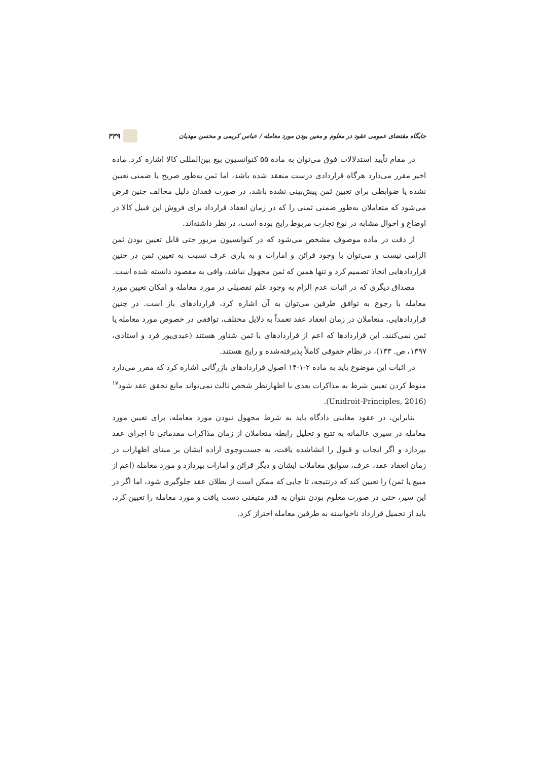جایگاه مقتضای عمومی عقود در معلوم و معین بودن مورد معامله / عباس کریمی و محسن مهدیان ۳۳۹
در مقام تأیید استدلالات فوق می‌توان به ماده ۵۵ کنوانسیون بیع بین‌المللی کالا اشاره کرد. ماده اخیر مقرر می‌دارد هرگاه قراردادی درست منعقد شده باشد، اما ثمن به‌طور صریح یا ضمنی تعیین نشده یا ضوابطی برای تعیین ثمن پیش‌بینی نشده باشد، در صورت فقدان دلیل مخالف چنین فرض می‌شود که متعاملان به‌طور ضمنی ثمنی را که در زمان انعقاد قرارداد برای فروش این قبیل کالا در اوضاع و احوال مشابه در نوع تجارت مربوط رایج بوده است، در نظر داشته‌اند.
از دقت در ماده موصوف مشخص می‌شود که در کنوانسیون مزبور حتی قابل تعیین بودن ثمن الزامی نیست و می‌توان با وجود قرائن و امارات و به یاری عرف نسبت به تعیین ثمن در چنین قراردادهایی اتخاذ تصمیم کرد و تنها همین که ثمن مجهول نباشد، وافی به مقصود دانسته شده است.
مصداق دیگری که در اثبات عدم الزام به وجود علم تفصیلی در مورد معامله و امکان تعیین مورد معامله با رجوع به توافق طرفین می‌توان به آن اشاره کرد، قراردادهای باز است. در چنین قراردادهایی، متعاملان در زمان انعقاد عقد تعمداً به دلایل مختلف، توافقی در خصوص مورد معامله یا ثمن نمی‌کنند. این قراردادها که اعم از قراردادهای با ثمن شناور هستند (عبدی‌پور فرد و استادی، ۱۳۹۷، ص. ۱۳۳)، در نظام حقوقی کاملاً پذیرفته‌شده و رایج هستند.
در اثبات این موضوع باید به ماده ۲-۱-۱۴ اصول قراردادهای بازرگانی اشاره کرد که مقرر می‌دارد منوط کردن تعیین شرط به مذاکرات بعدی یا اظهارنظر شخص ثالث نمی‌تواند مانع تحقق عقد شود<sup>۱۷</sup> (Unidroit-Principles, 2016).
بنابراین، در عقود مغابنی دادگاه باید به شرط مجهول نبودن مورد معامله، برای تعیین مورد معامله در سیری عالمانه به تتبع و تحلیل رابطه متعاملان از زمان مذاکرات مقدماتی تا اجرای عقد بپردازد و اگر ایجاب و قبول را انشاشده یافت، به جست‌وجوی اراده ایشان بر مبنای اظهارات در زمان انعقاد عقد، عرف، سوابق معاملات ایشان و دیگر قرائن و امارات بپردازد و مورد معامله (اعم از مبیع یا ثمن) را تعیین کند که درنتیجه، تا جایی که ممکن است از بطلان عقد جلوگیری شود، اما اگر در این سیر، حتی در صورت معلوم بودن نتوان به قدر متیقنی دست یافت و مورد معامله را تعیین کرد، باید از تحمیل قرارداد ناخواسته به طرفین معامله احتراز کرد.